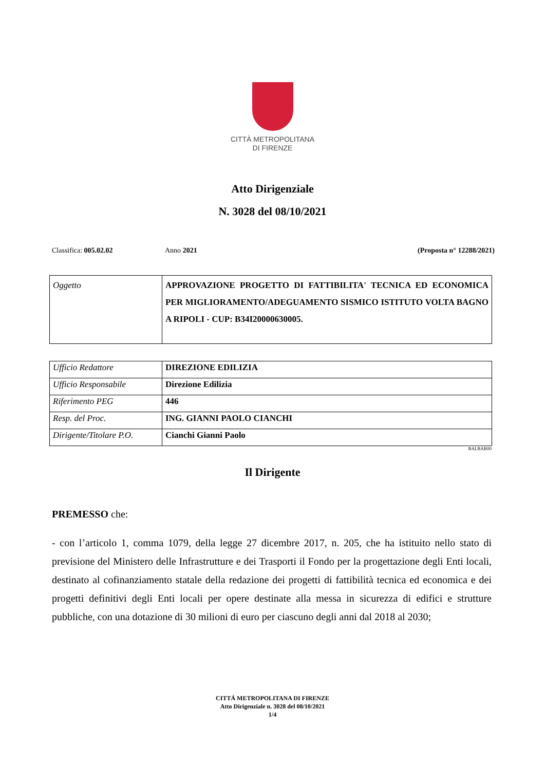CITTÀ METROPOLITANA
DI FIRENZE
Atto Dirigenziale
N. 3028 del 08/10/2021
Classifica: 005.02.02 Anno 2021 (Proposta n° 12288/2021)
| Oggetto | APPROVAZIONE PROGETTO DI FATTIBILITA' TECNICA ED ECONOMICA PER MIGLIORAMENTO/ADEGUAMENTO SISMICO ISTITUTO VOLTA BAGNO A RIPOLI - CUP: B34I20000630005. |
| Ufficio Redattore | DIREZIONE EDILIZIA |
| Ufficio Responsabile | Direzione Edilizia |
| Riferimento PEG | 446 |
| Resp. del Proc. | ING. GIANNI PAOLO CIANCHI |
| Dirigente/Titolare P.O. | Cianchi Gianni Paolo |
BALBAR00
Il Dirigente
PREMESSO che:
- con l’articolo 1, comma 1079, della legge 27 dicembre 2017, n. 205, che ha istituito nello stato di previsione del Ministero delle Infrastrutture e dei Trasporti il Fondo per la progettazione degli Enti locali, destinato al cofinanziamento statale della redazione dei progetti di fattibilità tecnica ed economica e dei progetti definitivi degli Enti locali per opere destinate alla messa in sicurezza di edifici e strutture pubbliche, con una dotazione di 30 milioni di euro per ciascuno degli anni dal 2018 al 2030;
CITTÁ METROPOLITANA DI FIRENZE
Atto Dirigenziale n. 3028 del 08/10/2021
1/4